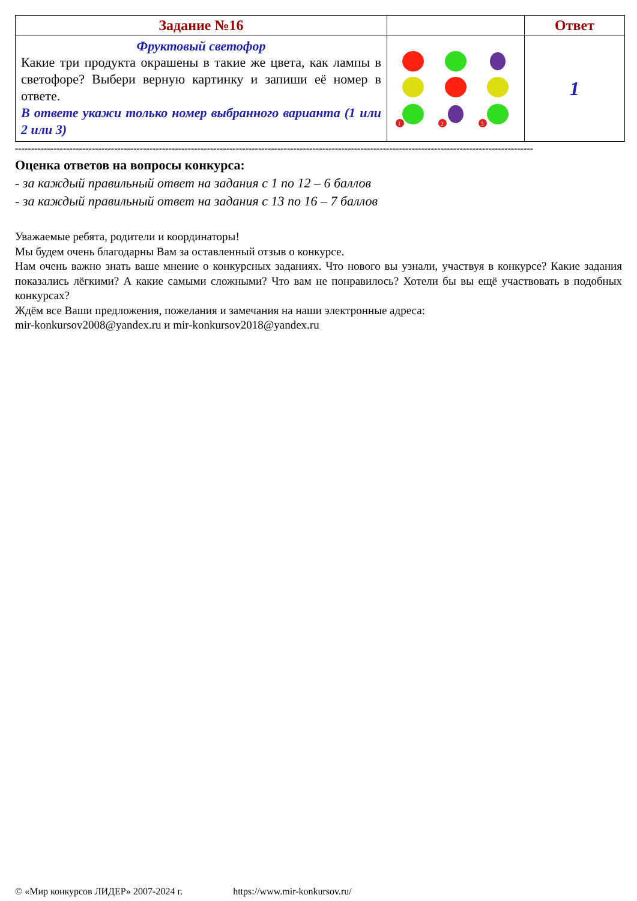| Задание №16 | | Ответ |
| --- | --- | --- |
| Фруктовый светофор Какие три продукта окрашены в такие же цвета, как лампы в светофоре? Выбери верную картинку и запиши её номер в ответе. В ответе укажи только номер выбранного варианта (1 или 2 или 3) | 1 2 3 | 1 |
------------------------------------------------------------------------------------------------------------------------------------------------------------------
Оценка ответов на вопросы конкурса:
- за каждый правильный ответ на задания с 1 по 12 – 6 баллов
- за каждый правильный ответ на задания с 13 по 16 – 7 баллов
Уважаемые ребята, родители и координаторы!
Мы будем очень благодарны Вам за оставленный отзыв о конкурсе.
Нам очень важно знать ваше мнение о конкурсных заданиях. Что нового вы узнали, участвуя в конкурсе? Какие задания показались лёгкими? А какие самыми сложными? Что вам не понравилось? Хотели бы вы ещё участвовать в подобных конкурсах?
Ждём все Ваши предложения, пожелания и замечания на наши электронные адреса:
mir-konkursov2008@yandex.ru и mir-konkursov2018@yandex.ru
© «Мир конкурсов ЛИДЕР» 2007-2024 г. https://www.mir-konkursov.ru/